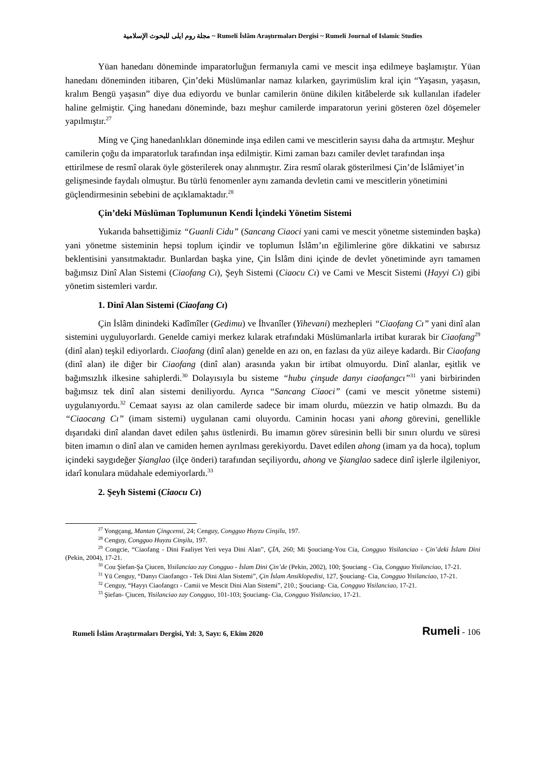مجلة روم ايلى للبحوث الإسلامية ~ Rumeli İslâm Araştırmaları Dergisi ~ Rumeli Journal of Islamic Studies
Yüan hanedanı döneminde imparatorluğun fermanıyla cami ve mescit inşa edilmeye başlamıştır. Yüan hanedanı döneminden itibaren, Çin’deki Müslümanlar namaz kılarken, gayrimüslim kral için “Yaşasın, yaşasın, kralım Bengü yaşasın” diye dua ediyordu ve bunlar camilerin önüne dikilen kitâbelerde sık kullanılan ifadeler haline gelmiştir. Çing hanedanı döneminde, bazı meşhur camilerde imparatorun yerini gösteren özel döşemeler yapılmıştır.<sup>27</sup>
Ming ve Çing hanedanlıkları döneminde inşa edilen cami ve mescitlerin sayısı daha da artmıştır. Meşhur camilerin çoğu da imparatorluk tarafından inşa edilmiştir. Kimi zaman bazı camiler devlet tarafından inşa ettirilmese de resmî olarak öyle gösterilerek onay alınmıştır. Zira resmî olarak gösterilmesi Çin’de İslâmiyet’in gelişmesinde faydalı olmuştur. Bu türlü fenomenler aynı zamanda devletin cami ve mescitlerin yönetimini güçlendirmesinin sebebini de açıklamaktadır.<sup>28</sup>
Çin’deki Müslüman Toplumunun Kendi İçindeki Yönetim Sistemi
Yukarıda bahsettiğimiz “Guanli Cidu” (Sancang Ciaoci yani cami ve mescit yönetme sisteminden başka) yani yönetme sisteminin hepsi toplum içindir ve toplumun İslâm’ın eğilimlerine göre dikkatini ve sabırsız beklentisini yansıtmaktadır. Bunlardan başka yine, Çin İslâm dini içinde de devlet yönetiminde ayrı tamamen bağımsız Dinî Alan Sistemi (Ciaofang Cı), Şeyh Sistemi (Ciaocu Cı) ve Cami ve Mescit Sistemi (Hayyi Cı) gibi yönetim sistemleri vardır.
1. Dinî Alan Sistemi (Ciaofang Cı)
Çin İslâm dinindeki Kadîmîler (Gedimu) ve İhvanîler (Yihevani) mezhepleri “Ciaofang Cı” yani dinî alan sistemini uyguluyorlardı. Genelde camiyi merkez kılarak etrafındaki Müslümanlarla irtibat kurarak bir Ciaofang<sup>29</sup> (dinî alan) teşkil ediyorlardı. Ciaofang (dinî alan) genelde en azı on, en fazlası da yüz aileye kadardı. Bir Ciaofang (dinî alan) ile diğer bir Ciaofang (dinî alan) arasında yakın bir irtibat olmuyordu. Dinî alanlar, eşitlik ve bağımsızlık ilkesine sahiplerdi.<sup>30</sup> Dolayısıyla bu sisteme “hubu çinşude danyı ciaofangcı”<sup>31</sup> yani birbirinden bağımsız tek dinî alan sistemi deniliyordu. Ayrıca “Sancang Ciaoci” (cami ve mescit yönetme sistemi) uygulanıyordu.<sup>32</sup> Cemaat sayısı az olan camilerde sadece bir imam olurdu, müezzin ve hatip olmazdı. Bu da “Ciaocang Cı” (imam sistemi) uygulanan cami oluyordu. Caminin hocası yani ahong görevini, genellikle dışarıdaki dinî alandan davet edilen şahıs üstlenirdi. Bu imamın görev süresinin belli bir sınırı olurdu ve süresi biten imamın o dinî alan ve camiden hemen ayrılması gerekiyordu. Davet edilen ahong (imam ya da hoca), toplum içindeki saygıdeğer Şianglao (ilçe önderi) tarafından seçiliyordu, ahong ve Şianglao sadece dinî işlerle ilgileniyor, idarî konulara müdahale edemiyorlardı.<sup>33</sup>
2. Şeyh Sistemi (Ciaocu Cı)
<sup>27</sup> Yongçang, Mantan Çingcensi, 24; Cenguy, Congguo Huyzu Cinşilu, 197.
<sup>28</sup> Cenguy, Congguo Huyzu Cinşilu, 197.
<sup>29</sup> Congcie, “Ciaofang - Dini Faaliyet Yeri veya Dini Alan”, ÇİA, 260; Mi Şouciang-You Cia, Congguo Yisilanciao - Çin’deki İslam Dini (Pekin, 2004), 17-21.
<sup>30</sup> Cou Şiefan-Şa Çiucen, Yisilanciao zay Congguo - İslam Dini Çin’de (Pekin, 2002), 100; Şouciang - Cia, Congguo Yisilanciao, 17-21.
<sup>31</sup> Yü Cenguy, “Danyı Ciaofangcı - Tek Dini Alan Sistemi”, Çin İslam Ansiklopedisi, 127, Şouciang- Cia, Congguo Yisilanciao, 17-21.
<sup>32</sup> Cenguy, “Hayyı Ciaofangcı - Camii ve Mescit Dini Alan Sistemi”, 210.; Şouciang- Cia, Congguo Yisilanciao, 17-21.
<sup>33</sup> Şiefan- Çiucen, Yisilanciao zay Congguo, 101-103; Şouciang- Cia, Congguo Yisilanciao, 17-21.
Rumeli İslâm Araştırmaları Dergisi, Yıl: 3, Sayı: 6, Ekim 2020 Rumeli - 106